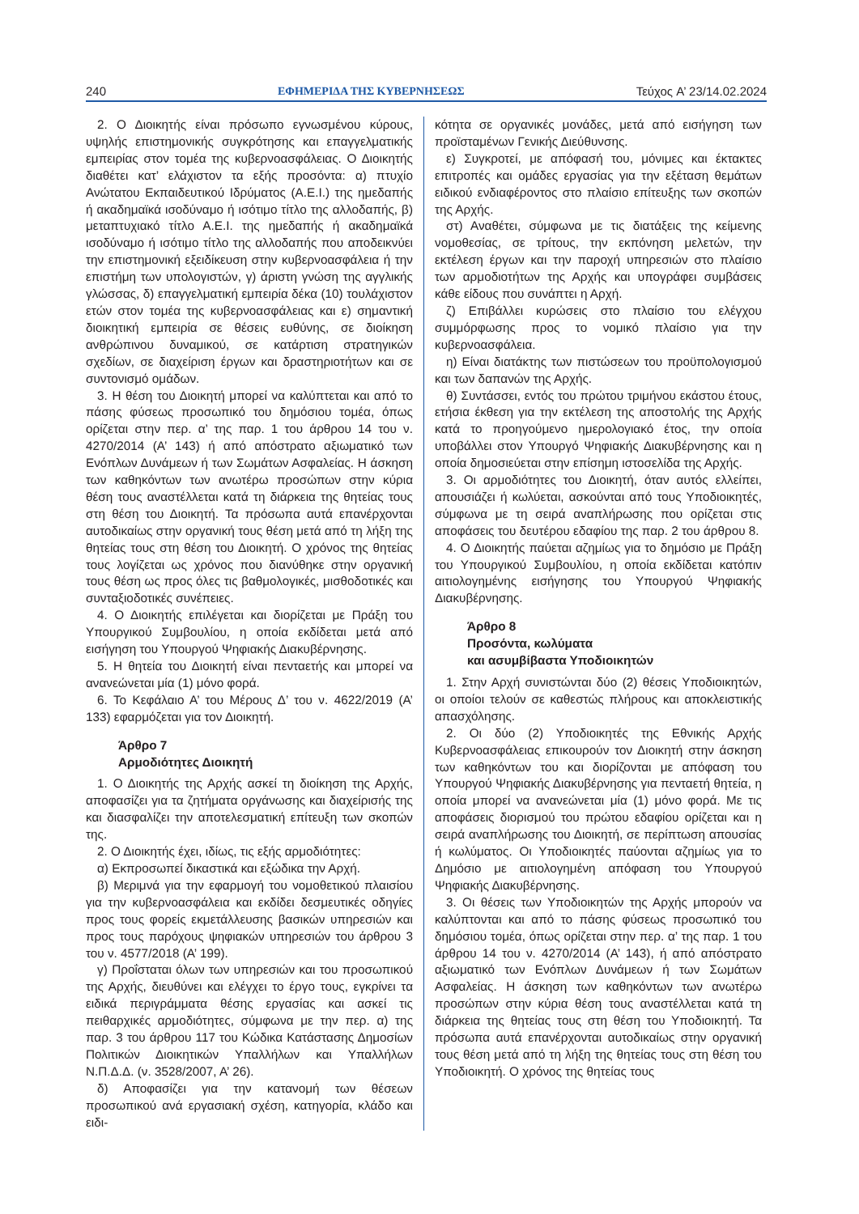240 ΕΦΗΜΕΡΙΔΑ ΤΗΣ ΚΥΒΕΡΝΗΣΕΩΣ Τεύχος A’ 23/14.02.2024
2. Ο Διοικητής είναι πρόσωπο εγνωσμένου κύρους, υψηλής επιστημονικής συγκρότησης και επαγγελματικής εμπειρίας στον τομέα της κυβερνοασφάλειας. Ο Διοικητής διαθέτει κατ’ ελάχιστον τα εξής προσόντα: α) πτυχίο Ανώτατου Εκπαιδευτικού Ιδρύματος (Α.Ε.Ι.) της ημεδαπής ή ακαδημαϊκά ισοδύναμο ή ισότιμο τίτλο της αλλοδαπής, β) μεταπτυχιακό τίτλο Α.Ε.Ι. της ημεδαπής ή ακαδημαϊκά ισοδύναμο ή ισότιμο τίτλο της αλλοδαπής που αποδεικνύει την επιστημονική εξειδίκευση στην κυβερνοασφάλεια ή την επιστήμη των υπολογιστών, γ) άριστη γνώση της αγγλικής γλώσσας, δ) επαγγελματική εμπειρία δέκα (10) τουλάχιστον ετών στον τομέα της κυβερνοασφάλειας και ε) σημαντική διοικητική εμπειρία σε θέσεις ευθύνης, σε διοίκηση ανθρώπινου δυναμικού, σε κατάρτιση στρατηγικών σχεδίων, σε διαχείριση έργων και δραστηριοτήτων και σε συντονισμό ομάδων.
3. Η θέση του Διοικητή μπορεί να καλύπτεται και από το πάσης φύσεως προσωπικό του δημόσιου τομέα, όπως ορίζεται στην περ. α’ της παρ. 1 του άρθρου 14 του ν. 4270/2014 (Α’ 143) ή από απόστρατο αξιωματικό των Ενόπλων Δυνάμεων ή των Σωμάτων Ασφαλείας. Η άσκηση των καθηκόντων των ανωτέρω προσώπων στην κύρια θέση τους αναστέλλεται κατά τη διάρκεια της θητείας τους στη θέση του Διοικητή. Τα πρόσωπα αυτά επανέρχονται αυτοδικαίως στην οργανική τους θέση μετά από τη λήξη της θητείας τους στη θέση του Διοικητή. Ο χρόνος της θητείας τους λογίζεται ως χρόνος που διανύθηκε στην οργανική τους θέση ως προς όλες τις βαθμολογικές, μισθοδοτικές και συνταξιοδοτικές συνέπειες.
4. Ο Διοικητής επιλέγεται και διορίζεται με Πράξη του Υπουργικού Συμβουλίου, η οποία εκδίδεται μετά από εισήγηση του Υπουργού Ψηφιακής Διακυβέρνησης.
5. Η θητεία του Διοικητή είναι πενταετής και μπορεί να ανανεώνεται μία (1) μόνο φορά.
6. Το Κεφάλαιο Α’ του Μέρους Δ’ του ν. 4622/2019 (Α’ 133) εφαρμόζεται για τον Διοικητή.
Άρθρο 7
Αρμοδιότητες Διοικητή
1. Ο Διοικητής της Αρχής ασκεί τη διοίκηση της Αρχής, αποφασίζει για τα ζητήματα οργάνωσης και διαχείρισής της και διασφαλίζει την αποτελεσματική επίτευξη των σκοπών της.
2. Ο Διοικητής έχει, ιδίως, τις εξής αρμοδιότητες:
α) Εκπροσωπεί δικαστικά και εξώδικα την Αρχή.
β) Μεριμνά για την εφαρμογή του νομοθετικού πλαισίου για την κυβερνοασφάλεια και εκδίδει δεσμευτικές οδηγίες προς τους φορείς εκμετάλλευσης βασικών υπηρεσιών και προς τους παρόχους ψηφιακών υπηρεσιών του άρθρου 3 του ν. 4577/2018 (Α’ 199).
γ) Προΐσταται όλων των υπηρεσιών και του προσωπικού της Αρχής, διευθύνει και ελέγχει το έργο τους, εγκρίνει τα ειδικά περιγράμματα θέσης εργασίας και ασκεί τις πειθαρχικές αρμοδιότητες, σύμφωνα με την περ. α) της παρ. 3 του άρθρου 117 του Κώδικα Κατάστασης Δημοσίων Πολιτικών Διοικητικών Υπαλλήλων και Υπαλλήλων Ν.Π.Δ.Δ. (ν. 3528/2007, Α’ 26).
δ) Αποφασίζει για την κατανομή των θέσεων προσωπικού ανά εργασιακή σχέση, κατηγορία, κλάδο και ειδι-
κότητα σε οργανικές μονάδες, μετά από εισήγηση των προϊσταμένων Γενικής Διεύθυνσης.
ε) Συγκροτεί, με απόφασή του, μόνιμες και έκτακτες επιτροπές και ομάδες εργασίας για την εξέταση θεμάτων ειδικού ενδιαφέροντος στο πλαίσιο επίτευξης των σκοπών της Αρχής.
στ) Αναθέτει, σύμφωνα με τις διατάξεις της κείμενης νομοθεσίας, σε τρίτους, την εκπόνηση μελετών, την εκτέλεση έργων και την παροχή υπηρεσιών στο πλαίσιο των αρμοδιοτήτων της Αρχής και υπογράφει συμβάσεις κάθε είδους που συνάπτει η Αρχή.
ζ) Επιβάλλει κυρώσεις στο πλαίσιο του ελέγχου συμμόρφωσης προς το νομικό πλαίσιο για την κυβερνοασφάλεια.
η) Είναι διατάκτης των πιστώσεων του προϋπολογισμού και των δαπανών της Αρχής.
θ) Συντάσσει, εντός του πρώτου τριμήνου εκάστου έτους, ετήσια έκθεση για την εκτέλεση της αποστολής της Αρχής κατά το προηγούμενο ημερολογιακό έτος, την οποία υποβάλλει στον Υπουργό Ψηφιακής Διακυβέρνησης και η οποία δημοσιεύεται στην επίσημη ιστοσελίδα της Αρχής.
3. Οι αρμοδιότητες του Διοικητή, όταν αυτός ελλείπει, απουσιάζει ή κωλύεται, ασκούνται από τους Υποδιοικητές, σύμφωνα με τη σειρά αναπλήρωσης που ορίζεται στις αποφάσεις του δευτέρου εδαφίου της παρ. 2 του άρθρου 8.
4. Ο Διοικητής παύεται αζημίως για το δημόσιο με Πράξη του Υπουργικού Συμβουλίου, η οποία εκδίδεται κατόπιν αιτιολογημένης εισήγησης του Υπουργού Ψηφιακής Διακυβέρνησης.
Άρθρο 8
Προσόντα, κωλύματα
και ασυμβίβαστα Υποδιοικητών
1. Στην Αρχή συνιστώνται δύο (2) θέσεις Υποδιοικητών, οι οποίοι τελούν σε καθεστώς πλήρους και αποκλειστικής απασχόλησης.
2. Οι δύο (2) Υποδιοικητές της Εθνικής Αρχής Κυβερνοασφάλειας επικουρούν τον Διοικητή στην άσκηση των καθηκόντων του και διορίζονται με απόφαση του Υπουργού Ψηφιακής Διακυβέρνησης για πενταετή θητεία, η οποία μπορεί να ανανεώνεται μία (1) μόνο φορά. Με τις αποφάσεις διορισμού του πρώτου εδαφίου ορίζεται και η σειρά αναπλήρωσης του Διοικητή, σε περίπτωση απουσίας ή κωλύματος. Οι Υποδιοικητές παύονται αζημίως για το Δημόσιο με αιτιολογημένη απόφαση του Υπουργού Ψηφιακής Διακυβέρνησης.
3. Οι θέσεις των Υποδιοικητών της Αρχής μπορούν να καλύπτονται και από το πάσης φύσεως προσωπικό του δημόσιου τομέα, όπως ορίζεται στην περ. α’ της παρ. 1 του άρθρου 14 του ν. 4270/2014 (Α’ 143), ή από απόστρατο αξιωματικό των Ενόπλων Δυνάμεων ή των Σωμάτων Ασφαλείας. Η άσκηση των καθηκόντων των ανωτέρω προσώπων στην κύρια θέση τους αναστέλλεται κατά τη διάρκεια της θητείας τους στη θέση του Υποδιοικητή. Τα πρόσωπα αυτά επανέρχονται αυτοδικαίως στην οργανική τους θέση μετά από τη λήξη της θητείας τους στη θέση του Υποδιοικητή. Ο χρόνος της θητείας τους